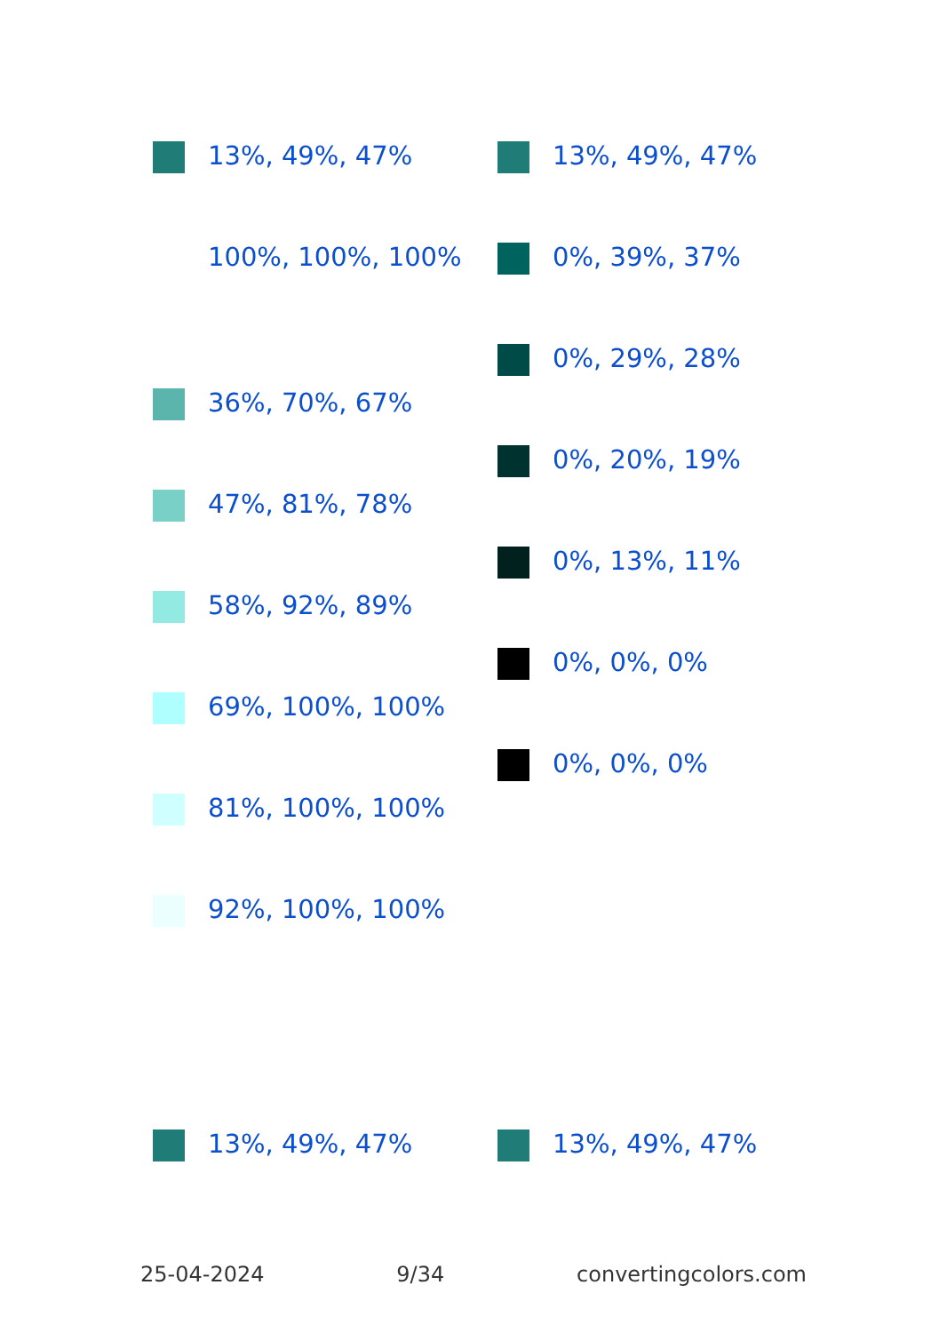13%, 49%, 47%
100%, 100%, 100%
36%, 70%, 67%
47%, 81%, 78%
58%, 92%, 89%
69%, 100%, 100%
81%, 100%, 100%
92%, 100%, 100%
13%, 49%, 47%
0%, 39%, 37%
0%, 29%, 28%
0%, 20%, 19%
0%, 13%, 11%
0%, 0%, 0%
0%, 0%, 0%
13%, 49%, 47% 13%, 49%, 47%
25-04-2024 9/34 convertingcolors.com